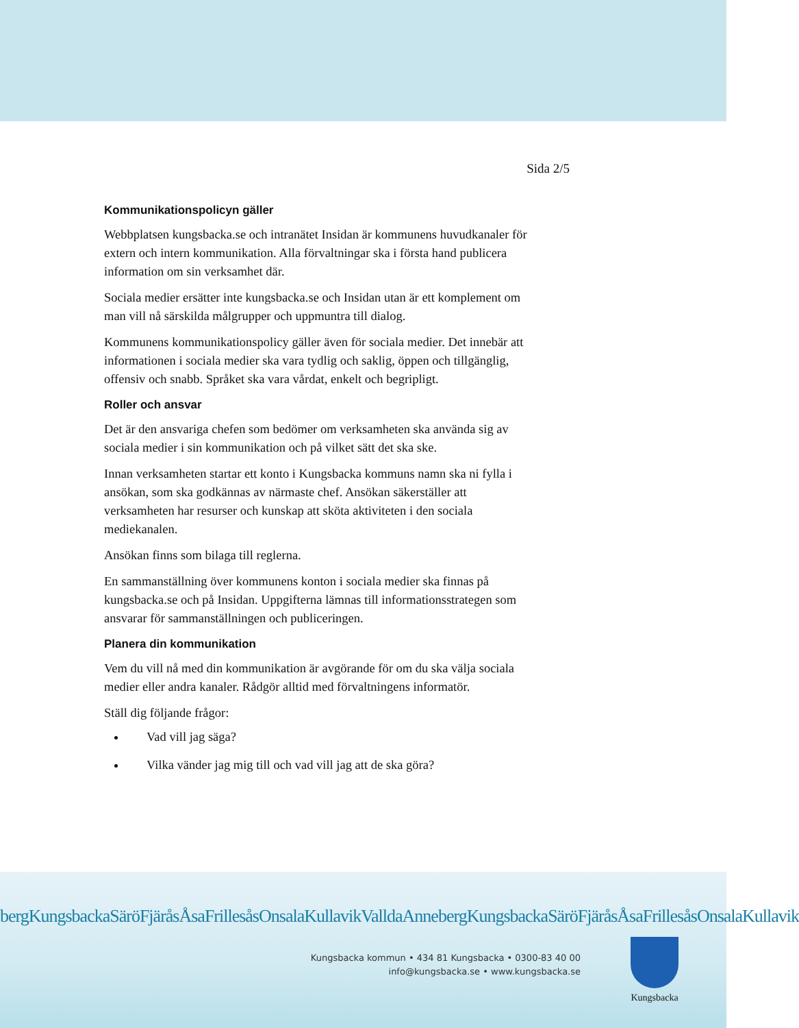Sida 2/5
Kommunikationspolicyn gäller
Webbplatsen kungsbacka.se och intranätet Insidan är kommunens huvudkanaler för extern och intern kommunikation. Alla förvaltningar ska i första hand publicera information om sin verksamhet där.
Sociala medier ersätter inte kungsbacka.se och Insidan utan är ett komplement om man vill nå särskilda målgrupper och uppmuntra till dialog.
Kommunens kommunikationspolicy gäller även för sociala medier. Det innebär att informationen i sociala medier ska vara tydlig och saklig, öppen och tillgänglig, offensiv och snabb. Språket ska vara vårdat, enkelt och begripligt.
Roller och ansvar
Det är den ansvariga chefen som bedömer om verksamheten ska använda sig av sociala medier i sin kommunikation och på vilket sätt det ska ske.
Innan verksamheten startar ett konto i Kungsbacka kommuns namn ska ni fylla i ansökan, som ska godkännas av närmaste chef. Ansökan säkerställer att verksamheten har resurser och kunskap att sköta aktiviteten i den sociala mediekanalen.
Ansökan finns som bilaga till reglerna.
En sammanställning över kommunens konton i sociala medier ska finnas på kungsbacka.se och på Insidan. Uppgifterna lämnas till informationsstrategen som ansvarar för sammanställningen och publiceringen.
Planera din kommunikation
Vem du vill nå med din kommunikation är avgörande för om du ska välja sociala medier eller andra kanaler. Rådgör alltid med förvaltningens informatör.
Ställ dig följande frågor:
Vad vill jag säga?
Vilka vänder jag mig till och vad vill jag att de ska göra?
bergKungsbackaSäröFjäråsÅsaFrillesåsOnsalaKullavikValldaAnnebergKungsbackaSäröFjäråsÅsaFrillesåsOnsalaKullavik
Kungsbacka kommun • 434 81 Kungsbacka • 0300-83 40 00
info@kungsbacka.se • www.kungsbacka.se
Kungsbacka